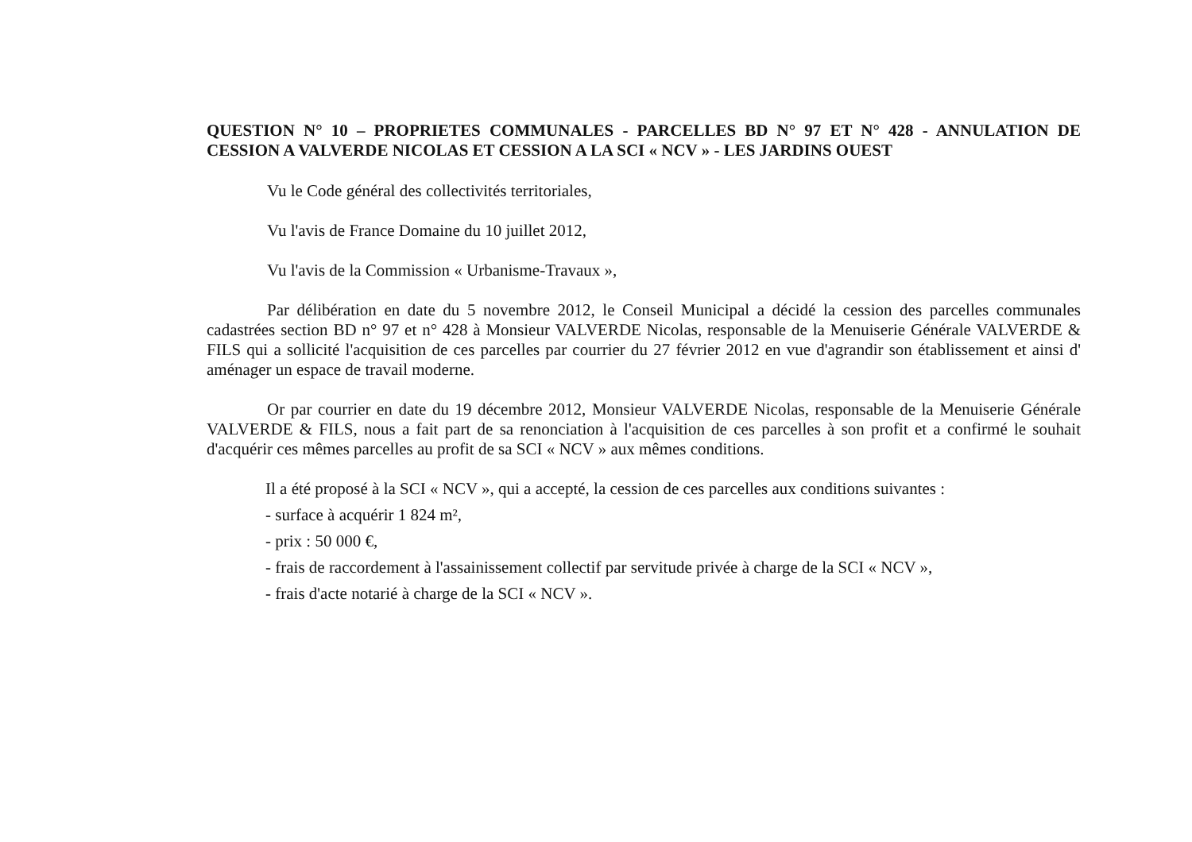QUESTION N° 10 – PROPRIETES COMMUNALES - PARCELLES BD N° 97 ET N° 428 - ANNULATION DE CESSION A VALVERDE NICOLAS ET CESSION A LA SCI « NCV » - LES JARDINS OUEST
Vu le Code général des collectivités territoriales,
Vu l'avis de France Domaine du 10 juillet 2012,
Vu l'avis de la Commission « Urbanisme-Travaux »,
Par délibération en date du 5 novembre 2012, le Conseil Municipal a décidé la cession des parcelles communales cadastrées section BD n° 97 et n° 428 à Monsieur VALVERDE Nicolas, responsable de la Menuiserie Générale VALVERDE & FILS qui a sollicité l'acquisition de ces parcelles par courrier du 27 février 2012 en vue d'agrandir son établissement et ainsi d' aménager un espace de travail moderne.
Or par courrier en date du 19 décembre 2012, Monsieur VALVERDE Nicolas, responsable de la Menuiserie Générale VALVERDE & FILS, nous a fait part de sa renonciation à l'acquisition de ces parcelles à son profit et a confirmé le souhait d'acquérir ces mêmes parcelles au profit de sa SCI « NCV » aux mêmes conditions.
Il a été proposé à la SCI « NCV », qui a accepté, la cession de ces parcelles aux conditions suivantes :
- surface à acquérir 1 824 m²,
- prix : 50 000 €,
- frais de raccordement à l'assainissement collectif par servitude privée à charge de la SCI « NCV »,
- frais d'acte notarié à charge de la SCI « NCV ».